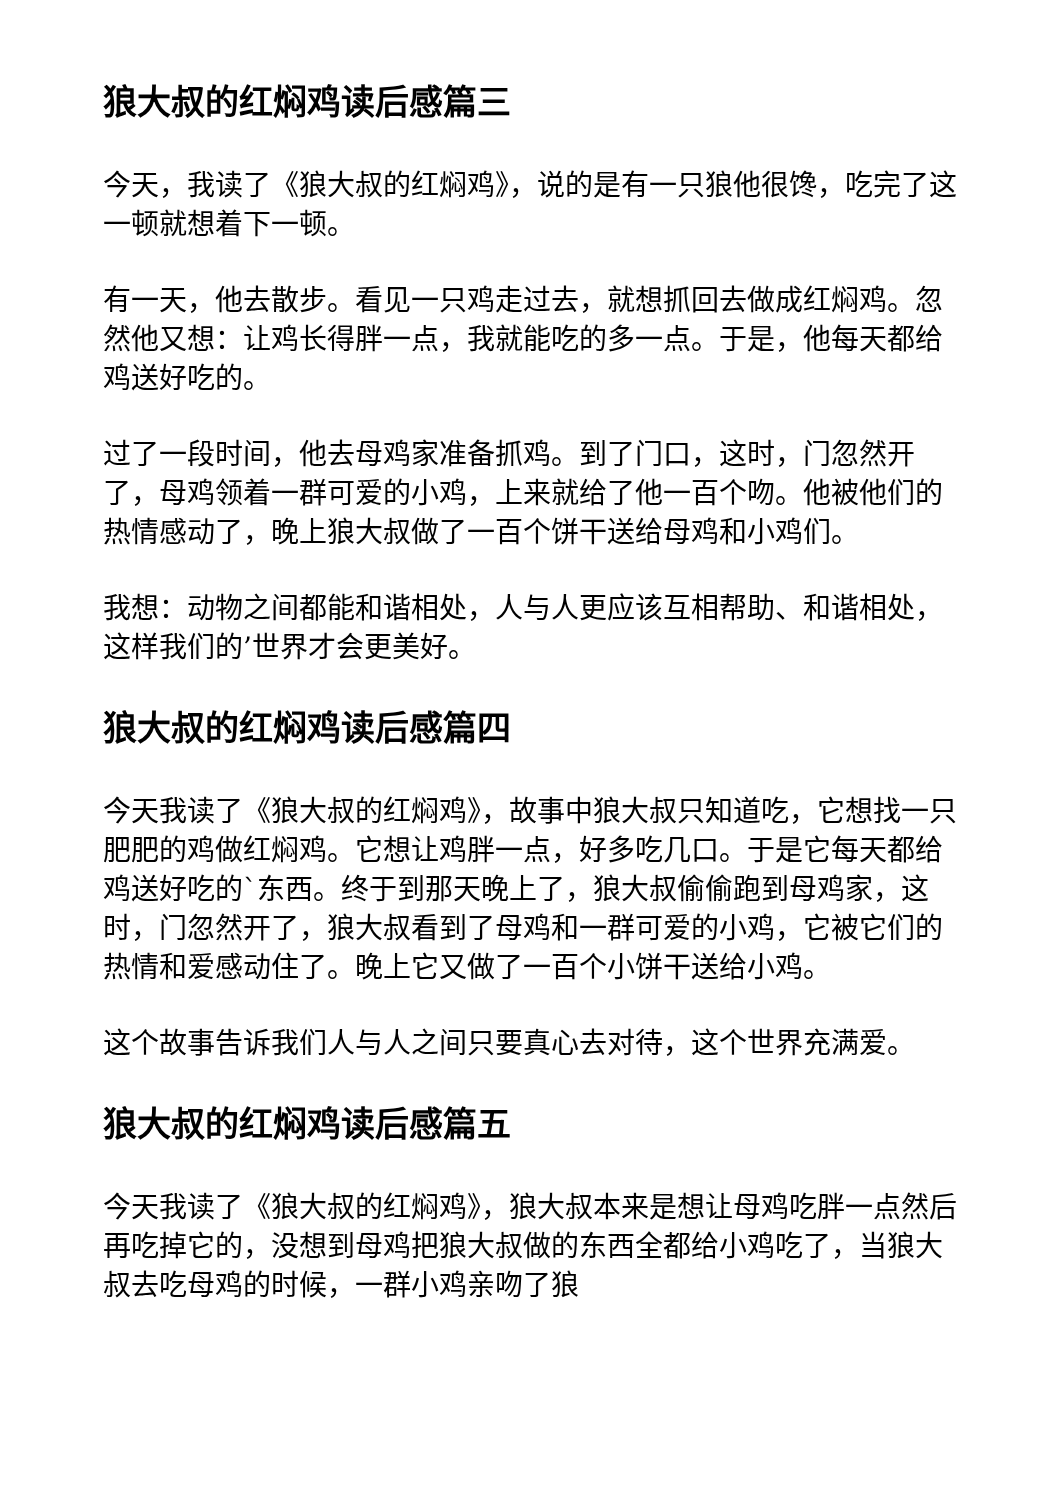狼大叔的红焖鸡读后感篇三
今天，我读了《狼大叔的红焖鸡》，说的是有一只狼他很馋，吃完了这一顿就想着下一顿。
有一天，他去散步。看见一只鸡走过去，就想抓回去做成红焖鸡。忽然他又想：让鸡长得胖一点，我就能吃的多一点。于是，他每天都给鸡送好吃的。
过了一段时间，他去母鸡家准备抓鸡。到了门口，这时，门忽然开了，母鸡领着一群可爱的小鸡，上来就给了他一百个吻。他被他们的热情感动了，晚上狼大叔做了一百个饼干送给母鸡和小鸡们。
我想：动物之间都能和谐相处，人与人更应该互相帮助、和谐相处，这样我们的’世界才会更美好。
狼大叔的红焖鸡读后感篇四
今天我读了《狼大叔的红焖鸡》，故事中狼大叔只知道吃，它想找一只肥肥的鸡做红焖鸡。它想让鸡胖一点，好多吃几口。于是它每天都给鸡送好吃的`东西。终于到那天晚上了，狼大叔偷偷跑到母鸡家，这时，门忽然开了，狼大叔看到了母鸡和一群可爱的小鸡，它被它们的热情和爱感动住了。晚上它又做了一百个小饼干送给小鸡。
这个故事告诉我们人与人之间只要真心去对待，这个世界充满爱。
狼大叔的红焖鸡读后感篇五
今天我读了《狼大叔的红焖鸡》，狼大叔本来是想让母鸡吃胖一点然后再吃掉它的，没想到母鸡把狼大叔做的东西全都给小鸡吃了，当狼大叔去吃母鸡的时候，一群小鸡亲吻了狼